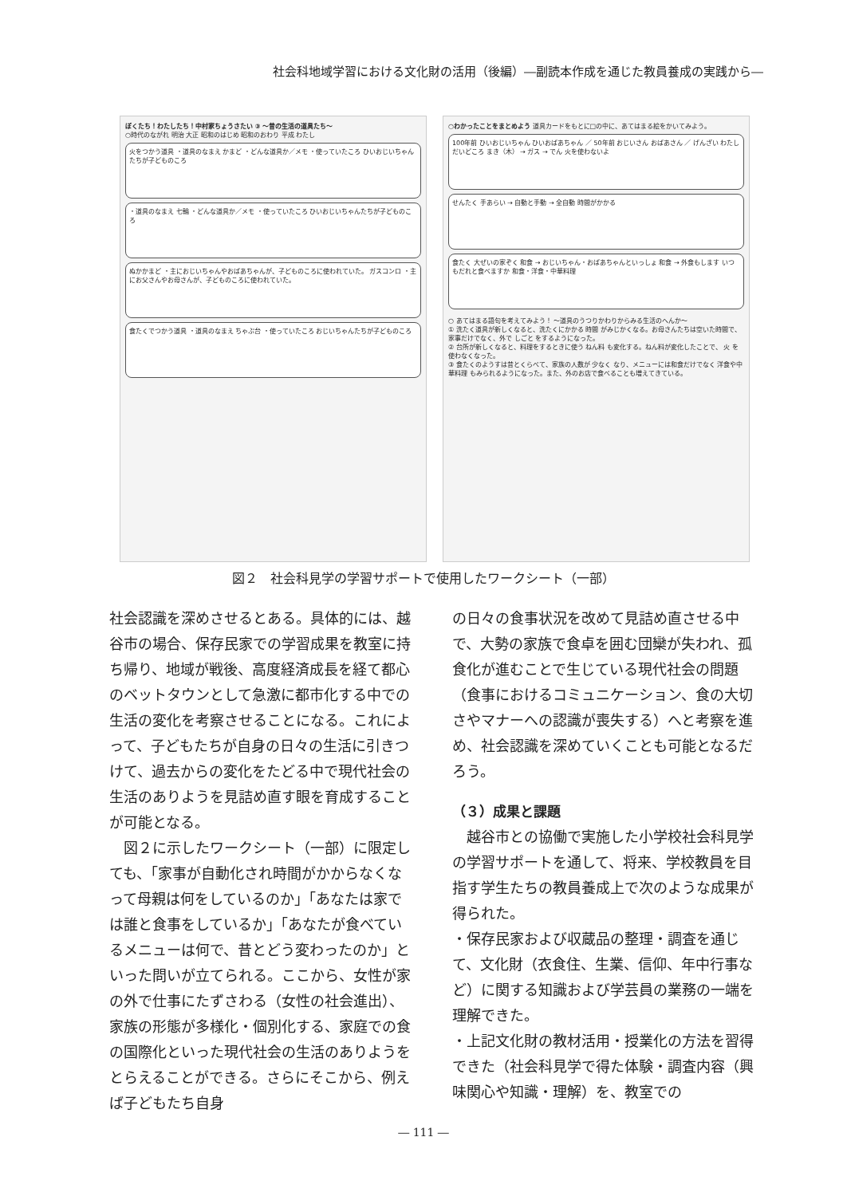社会科地域学習における文化財の活用（後編）―副読本作成を通じた教員養成の実践から―
ぼくたち！わたしたち！中村家ちょうさたい ③ ～昔の生活の道具たち～
○時代のながれ 明治 大正 昭和のはじめ 昭和のおわり 平成 わたし
火をつかう道具 ・道具のなまえ かまど ・どんな道具か／メモ ・使っていたころ ひいおじいちゃんたちが子どものころ
・道具のなまえ 七輪 ・どんな道具か／メモ ・使っていたころ ひいおじいちゃんたちが子どものころ
ぬかかまど ・主におじいちゃんやおばあちゃんが、子どものころに使われていた。 ガスコンロ ・主にお父さんやお母さんが、子どものころに使われていた。
食たくでつかう道具 ・道具のなまえ ちゃぶ台 ・使っていたころ おじいちゃんたちが子どものころ
○わかったことをまとめよう 道具カードをもとに□の中に、あてはまる絵をかいてみよう。
100年前 ひいおじいちゃん ひいおばあちゃん ／ 50年前 おじいさん おばあさん ／ げんざい わたし
だいどころ まき（木） → ガス → でん 火を使わないよ
せんたく 手あらい → 自動と手動 → 全自動 時間がかかる
食たく 大ぜいの家ぞく 和食 → おじいちゃん・おばあちゃんといっしょ 和食 → 外食もします いつもだれと食べますか 和食・洋食・中華料理
○ あてはまる語句を考えてみよう！ ～道具のうつりかわりからみる生活のへんか～
① 洗たく道具が新しくなると、洗たくにかかる 時間 がみじかくなる。お母さんたちは空いた時間で、家事だけでなく、外で しごと をするようになった。
② 台所が新しくなると、料理をするときに使う ねん料 も変化する。ねん料が変化したことで、 火 を使わなくなった。
③ 食たくのようすは昔とくらべて、家族の人数が 少なく なり、メニューには和食だけでなく 洋食や中華料理 もみられるようになった。また、外のお店で食べることも増えてきている。
図２　社会科見学の学習サポートで使用したワークシート（一部）
社会認識を深めさせるとある。具体的には、越谷市の場合、保存民家での学習成果を教室に持ち帰り、地域が戦後、高度経済成長を経て都心のベットタウンとして急激に都市化する中での生活の変化を考察させることになる。これによって、子どもたちが自身の日々の生活に引きつけて、過去からの変化をたどる中で現代社会の生活のありようを見詰め直す眼を育成することが可能となる。
　図２に示したワークシート（一部）に限定しても、「家事が自動化され時間がかからなくなって母親は何をしているのか」「あなたは家では誰と食事をしているか」「あなたが食べているメニューは何で、昔とどう変わったのか」といった問いが立てられる。ここから、女性が家の外で仕事にたずさわる（女性の社会進出）、家族の形態が多様化・個別化する、家庭での食の国際化といった現代社会の生活のありようをとらえることができる。さらにそこから、例えば子どもたち自身
の日々の食事状況を改めて見詰め直させる中で、大勢の家族で食卓を囲む団欒が失われ、孤食化が進むことで生じている現代社会の問題（食事におけるコミュニケーション、食の大切さやマナーへの認識が喪失する）へと考察を進め、社会認識を深めていくことも可能となるだろう。
（３）成果と課題
　越谷市との協働で実施した小学校社会科見学の学習サポートを通して、将来、学校教員を目指す学生たちの教員養成上で次のような成果が得られた。
・保存民家および収蔵品の整理・調査を通じて、文化財（衣食住、生業、信仰、年中行事など）に関する知識および学芸員の業務の一端を理解できた。
・上記文化財の教材活用・授業化の方法を習得できた（社会科見学で得た体験・調査内容（興味関心や知識・理解）を、教室での
― 111 ―